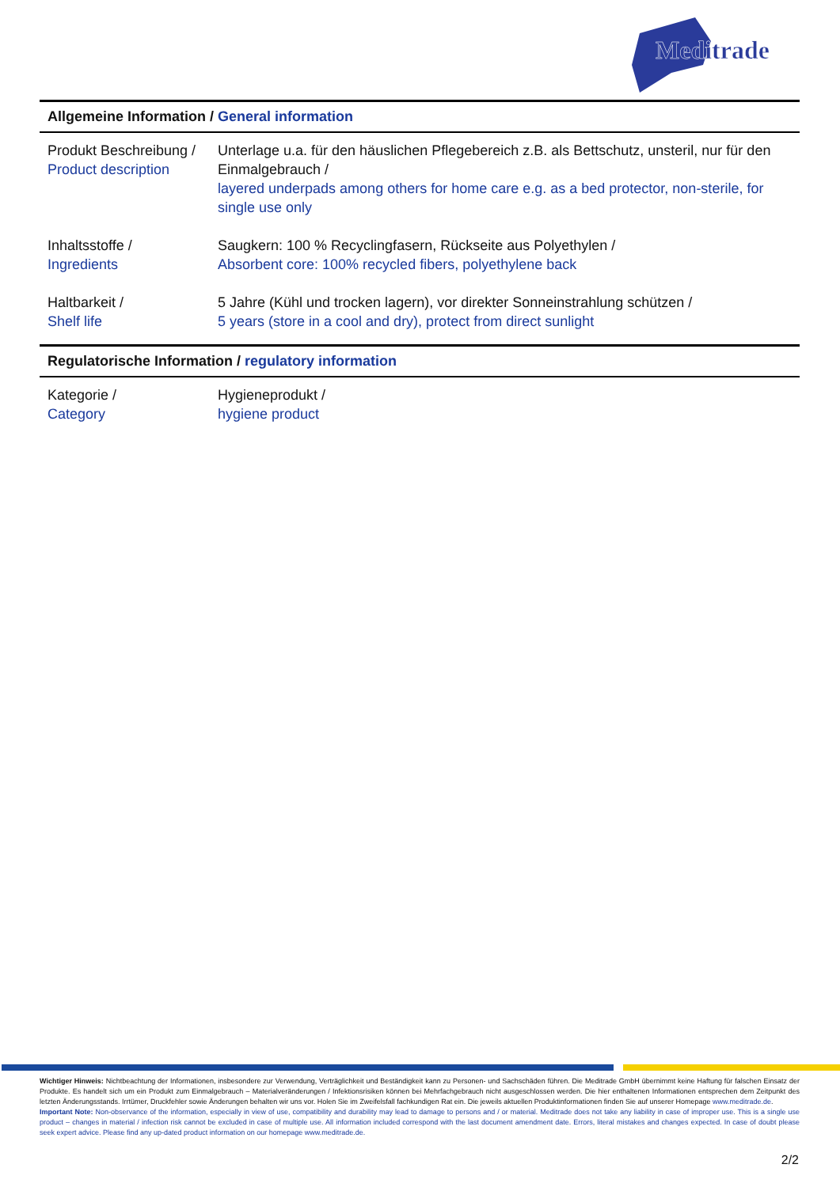Meditrade
Allgemeine Information / General information
| Produkt Beschreibung / Product description | Unterlage u.a. für den häuslichen Pflegebereich z.B. als Bettschutz, unsteril, nur für den Einmalgebrauch / layered underpads among others for home care e.g. as a bed protector, non-sterile, for single use only |
| Inhaltsstoffe / Ingredients | Saugkern: 100 % Recyclingfasern, Rückseite aus Polyethylen / Absorbent core: 100% recycled fibers, polyethylene back |
| Haltbarkeit / Shelf life | 5 Jahre (Kühl und trocken lagern), vor direkter Sonneinstrahlung schützen / 5 years (store in a cool and dry), protect from direct sunlight |
Regulatorische Information / regulatory information
| Kategorie / Category | Hygieneprodukt / hygiene product |
Wichtiger Hinweis: Nichtbeachtung der Informationen, insbesondere zur Verwendung, Verträglichkeit und Beständigkeit kann zu Personen- und Sachschäden führen. Die Meditrade GmbH übernimmt keine Haftung für falschen Einsatz der Produkte. Es handelt sich um ein Produkt zum Einmalgebrauch – Materialveränderungen / Infektionsrisiken können bei Mehrfachgebrauch nicht ausgeschlossen werden. Die hier enthaltenen Informationen entsprechen dem Zeitpunkt des letzten Änderungsstands. Irrtümer, Druckfehler sowie Änderungen behalten wir uns vor. Holen Sie im Zweifelsfall fachkundigen Rat ein. Die jeweils aktuellen Produktinformationen finden Sie auf unserer Homepage www.meditrade.de.
Important Note: Non-observance of the information, especially in view of use, compatibility and durability may lead to damage to persons and / or material. Meditrade does not take any liability in case of improper use. This is a single use product – changes in material / infection risk cannot be excluded in case of multiple use. All information included correspond with the last document amendment date. Errors, literal mistakes and changes expected. In case of doubt please seek expert advice. Please find any up-dated product information on our homepage www.meditrade.de.
2/2